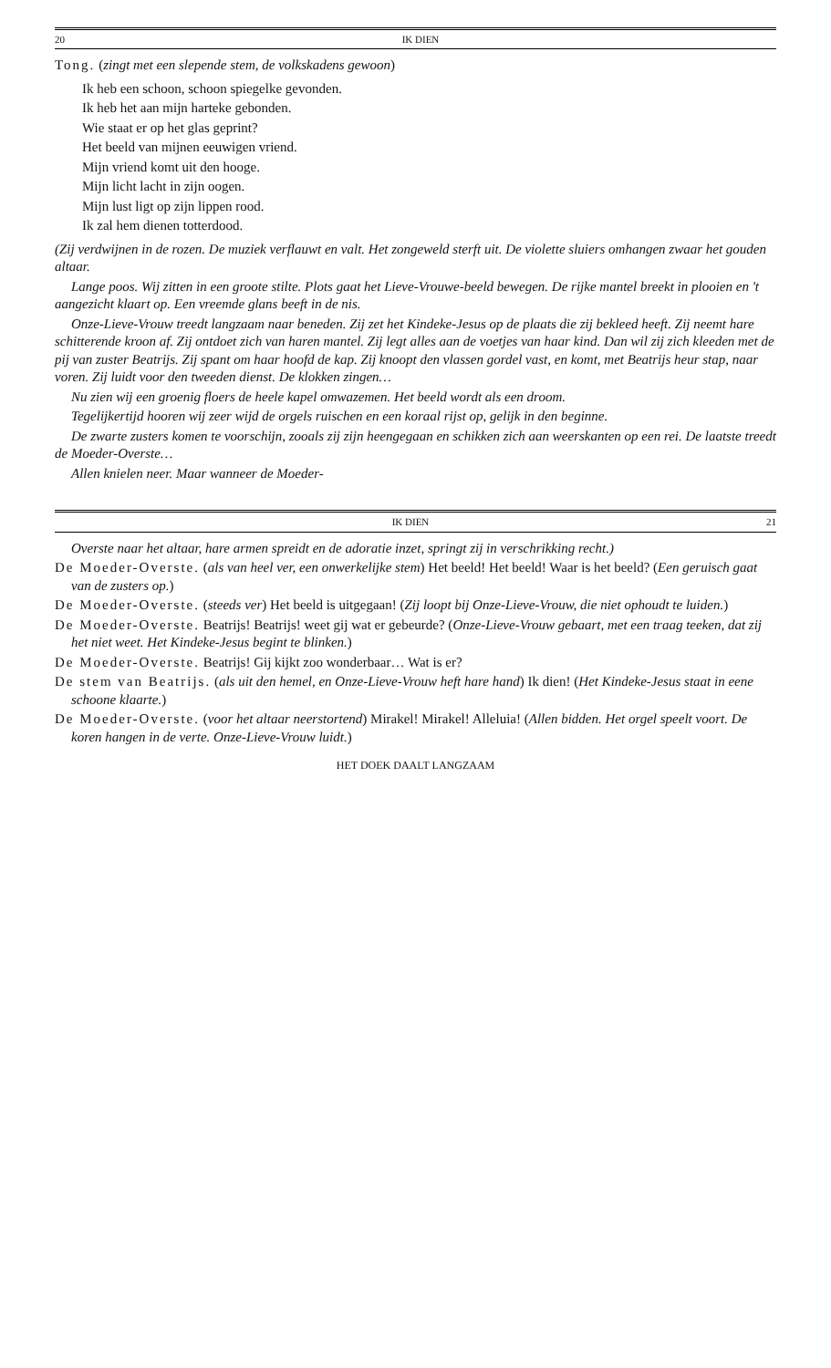20 IK DIEN
Tong. (zingt met een slepende stem, de volkskadens gewoon)
Ik heb een schoon, schoon spiegelke gevonden.
Ik heb het aan mijn harteke gebonden.
Wie staat er op het glas geprint?
Het beeld van mijnen eeuwigen vriend.
Mijn vriend komt uit den hooge.
Mijn licht lacht in zijn oogen.
Mijn lust ligt op zijn lippen rood.
Ik zal hem dienen totterdood.
(Zij verdwijnen in de rozen. De muziek verflauwt en valt. Het zongeweld sterft uit. De violette sluiers omhangen zwaar het gouden altaar.
Lange poos. Wij zitten in een groote stilte. Plots gaat het Lieve-Vrouwe-beeld bewegen. De rijke mantel breekt in plooien en 't aangezicht klaart op. Een vreemde glans beeft in de nis.
Onze-Lieve-Vrouw treedt langzaam naar beneden. Zij zet het Kindeke-Jesus op de plaats die zij bekleed heeft. Zij neemt hare schitterende kroon af. Zij ontdoet zich van haren mantel. Zij legt alles aan de voetjes van haar kind. Dan wil zij zich kleeden met de pij van zuster Beatrijs. Zij spant om haar hoofd de kap. Zij knoopt den vlassen gordel vast, en komt, met Beatrijs heur stap, naar voren. Zij luidt voor den tweeden dienst. De klokken zingen…
Nu zien wij een groenig floers de heele kapel omwazemen. Het beeld wordt als een droom.
Tegelijkertijd hooren wij zeer wijd de orgels ruischen en een koraal rijst op, gelijk in den beginne.
De zwarte zusters komen te voorschijn, zooals zij zijn heengegaan en schikken zich aan weerskanten op een rei. De laatste treedt de Moeder-Overste…
Allen knielen neer. Maar wanneer de Moeder-
IK DIEN 21
Overste naar het altaar, hare armen spreidt en de adoratie inzet, springt zij in verschrikking recht.)
De Moeder-Overste. (als van heel ver, een onwerkelijke stem) Het beeld! Het beeld! Waar is het beeld? (Een geruisch gaat van de zusters op.)
De Moeder-Overste. (steeds ver) Het beeld is uitgegaan! (Zij loopt bij Onze-Lieve-Vrouw, die niet ophoudt te luiden.)
De Moeder-Overste. Beatrijs! Beatrijs! weet gij wat er gebeurde? (Onze-Lieve-Vrouw gebaart, met een traag teeken, dat zij het niet weet. Het Kindeke-Jesus begint te blinken.)
De Moeder-Overste. Beatrijs! Gij kijkt zoo wonderbaar… Wat is er?
De stem van Beatrijs. (als uit den hemel, en Onze-Lieve-Vrouw heft hare hand) Ik dien! (Het Kindeke-Jesus staat in eene schoone klaarte.)
De Moeder-Overste. (voor het altaar neerstortend) Mirakel! Mirakel! Alleluia! (Allen bidden. Het orgel speelt voort. De koren hangen in de verte. Onze-Lieve-Vrouw luidt.)
HET DOEK DAALT LANGZAAM